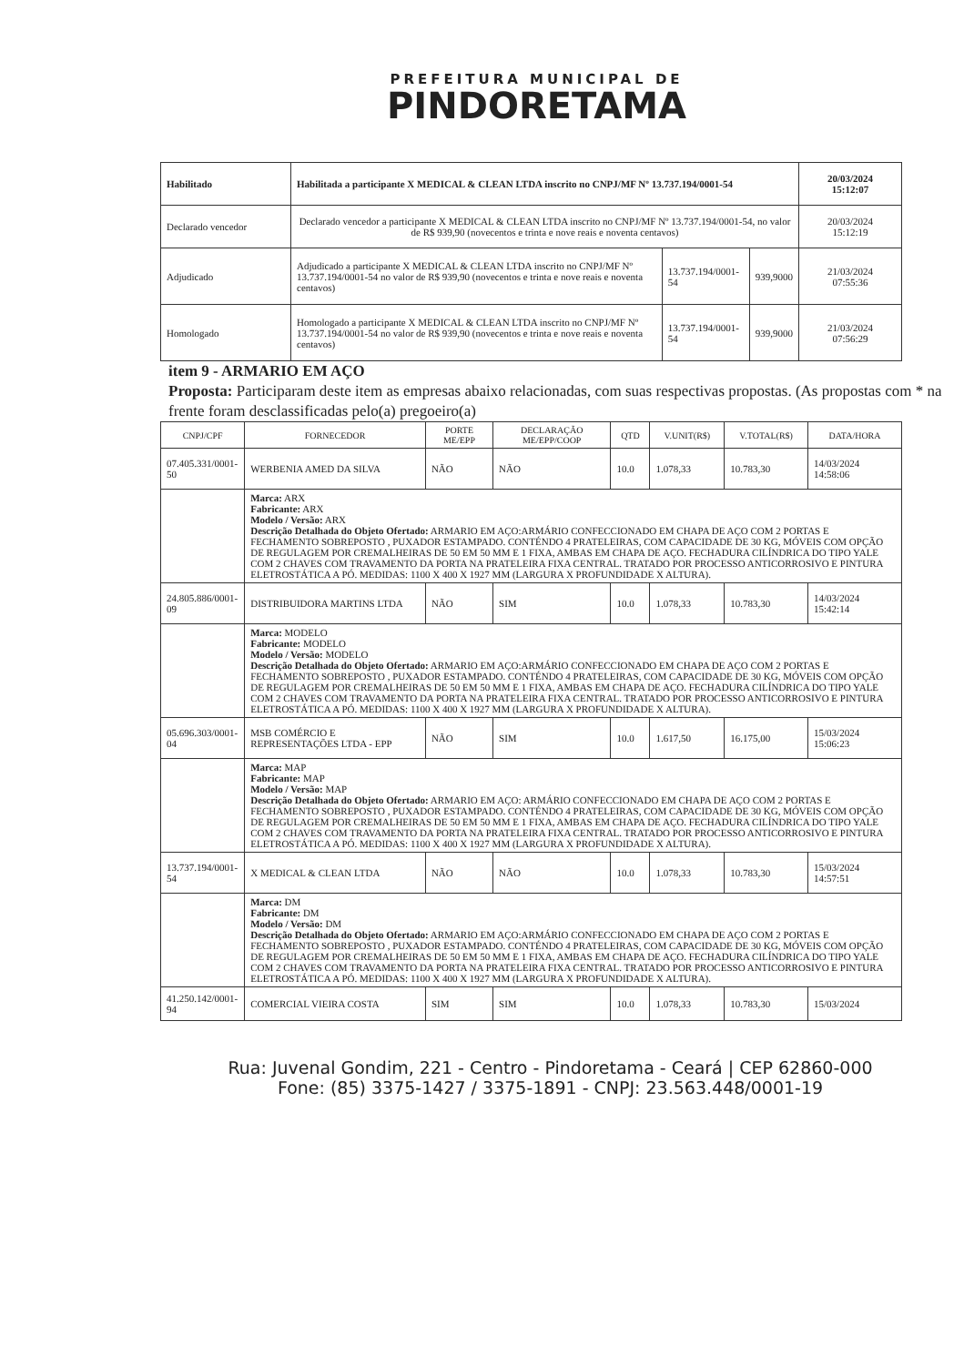PREFEITURA MUNICIPAL DE
PINDORETAMA
| Habilitado | Habilitada a participante X MEDICAL & CLEAN LTDA inscrito no CNPJ/MF Nº 13.737.194/0001-54 | | | 20/03/2024 15:12:07 |
| Declarado vencedor | Declarado vencedor a participante X MEDICAL & CLEAN LTDA inscrito no CNPJ/MF Nº 13.737.194/0001-54, no valor de R$ 939,90 (novecentos e trinta e nove reais e noventa centavos) | | | 20/03/2024 15:12:19 |
| Adjudicado | Adjudicado a participante X MEDICAL & CLEAN LTDA inscrito no CNPJ/MF Nº 13.737.194/0001-54 no valor de R$ 939,90 (novecentos e trinta e nove reais e noventa centavos) | 13.737.194/0001-54 | 939,9000 | 21/03/2024 07:55:36 |
| Homologado | Homologado a participante X MEDICAL & CLEAN LTDA inscrito no CNPJ/MF Nº 13.737.194/0001-54 no valor de R$ 939,90 (novecentos e trinta e nove reais e noventa centavos) | 13.737.194/0001-54 | 939,9000 | 21/03/2024 07:56:29 |
item 9 - ARMARIO EM AÇO
Proposta: Participaram deste item as empresas abaixo relacionadas, com suas respectivas propostas. (As propostas com * na frente foram desclassificadas pelo(a) pregoeiro(a)
| CNPJ/CPF | FORNECEDOR | PORTE ME/EPP | DECLARAÇÃO ME/EPP/COOP | QTD | V.UNIT(R$) | V.TOTAL(R$) | DATA/HORA |
| --- | --- | --- | --- | --- | --- | --- | --- |
| 07.405.331/0001-50 | WERBENIA AMED DA SILVA | NÃO | NÃO | 10.0 | 1.078,33 | 10.783,30 | 14/03/2024 14:58:06 |
| | Marca: ARX Fabricante: ARX Modelo / Versão: ARX Descrição Detalhada do Objeto Ofertado: ARMARIO EM AÇO:ARMÁRIO CONFECCIONADO EM CHAPA DE AÇO COM 2 PORTAS E FECHAMENTO SOBREPOSTO , PUXADOR ESTAMPADO. CONTÉNDO 4 PRATELEIRAS, COM CAPACIDADE DE 30 KG, MÓVEIS COM OPÇÃO DE REGULAGEM POR CREMALHEIRAS DE 50 EM 50 MM E 1 FIXA, AMBAS EM CHAPA DE AÇO. FECHADURA CILÍNDRICA DO TIPO YALE COM 2 CHAVES COM TRAVAMENTO DA PORTA NA PRATELEIRA FIXA CENTRAL. TRATADO POR PROCESSO ANTICORROSIVO E PINTURA ELETROSTÁTICA A PÓ. MEDIDAS: 1100 X 400 X 1927 MM (LARGURA X PROFUNDIDADE X ALTURA). | | | | | | |
| 24.805.886/0001-09 | DISTRIBUIDORA MARTINS LTDA | NÃO | SIM | 10.0 | 1.078,33 | 10.783,30 | 14/03/2024 15:42:14 |
| | Marca: MODELO Fabricante: MODELO Modelo / Versão: MODELO Descrição Detalhada do Objeto Ofertado: ARMARIO EM AÇO:ARMÁRIO CONFECCIONADO EM CHAPA DE AÇO COM 2 PORTAS E FECHAMENTO SOBREPOSTO , PUXADOR ESTAMPADO. CONTÉNDO 4 PRATELEIRAS, COM CAPACIDADE DE 30 KG, MÓVEIS COM OPÇÃO DE REGULAGEM POR CREMALHEIRAS DE 50 EM 50 MM E 1 FIXA, AMBAS EM CHAPA DE AÇO. FECHADURA CILÍNDRICA DO TIPO YALE COM 2 CHAVES COM TRAVAMENTO DA PORTA NA PRATELEIRA FIXA CENTRAL. TRATADO POR PROCESSO ANTICORROSIVO E PINTURA ELETROSTÁTICA A PÓ. MEDIDAS: 1100 X 400 X 1927 MM (LARGURA X PROFUNDIDADE X ALTURA). | | | | | | |
| 05.696.303/0001-04 | MSB COMÉRCIO E REPRESENTAÇÕES LTDA - EPP | NÃO | SIM | 10.0 | 1.617,50 | 16.175,00 | 15/03/2024 15:06:23 |
| | Marca: MAP Fabricante: MAP Modelo / Versão: MAP Descrição Detalhada do Objeto Ofertado: ARMARIO EM AÇO: ARMÁRIO CONFECCIONADO EM CHAPA DE AÇO COM 2 PORTAS E FECHAMENTO SOBREPOSTO , PUXADOR ESTAMPADO. CONTÉNDO 4 PRATELEIRAS, COM CAPACIDADE DE 30 KG, MÓVEIS COM OPÇÃO DE REGULAGEM POR CREMALHEIRAS DE 50 EM 50 MM E 1 FIXA, AMBAS EM CHAPA DE AÇO. FECHADURA CILÍNDRICA DO TIPO YALE COM 2 CHAVES COM TRAVAMENTO DA PORTA NA PRATELEIRA FIXA CENTRAL. TRATADO POR PROCESSO ANTICORROSIVO E PINTURA ELETROSTÁTICA A PÓ. MEDIDAS: 1100 X 400 X 1927 MM (LARGURA X PROFUNDIDADE X ALTURA). | | | | | | |
| 13.737.194/0001-54 | X MEDICAL & CLEAN LTDA | NÃO | NÃO | 10.0 | 1.078,33 | 10.783,30 | 15/03/2024 14:57:51 |
| | Marca: DM Fabricante: DM Modelo / Versão: DM Descrição Detalhada do Objeto Ofertado: ARMARIO EM AÇO:ARMÁRIO CONFECCIONADO EM CHAPA DE AÇO COM 2 PORTAS E FECHAMENTO SOBREPOSTO , PUXADOR ESTAMPADO. CONTÉNDO 4 PRATELEIRAS, COM CAPACIDADE DE 30 KG, MÓVEIS COM OPÇÃO DE REGULAGEM POR CREMALHEIRAS DE 50 EM 50 MM E 1 FIXA, AMBAS EM CHAPA DE AÇO. FECHADURA CILÍNDRICA DO TIPO YALE COM 2 CHAVES COM TRAVAMENTO DA PORTA NA PRATELEIRA FIXA CENTRAL. TRATADO POR PROCESSO ANTICORROSIVO E PINTURA ELETROSTÁTICA A PÓ. MEDIDAS: 1100 X 400 X 1927 MM (LARGURA X PROFUNDIDADE X ALTURA). | | | | | | |
| 41.250.142/0001-94 | COMERCIAL VIEIRA COSTA | SIM | SIM | 10.0 | 1.078,33 | 10.783,30 | 15/03/2024 |
Rua: Juvenal Gondim, 221 - Centro - Pindoretama - Ceará | CEP 62860-000
Fone: (85) 3375-1427 / 3375-1891 - CNPJ: 23.563.448/0001-19